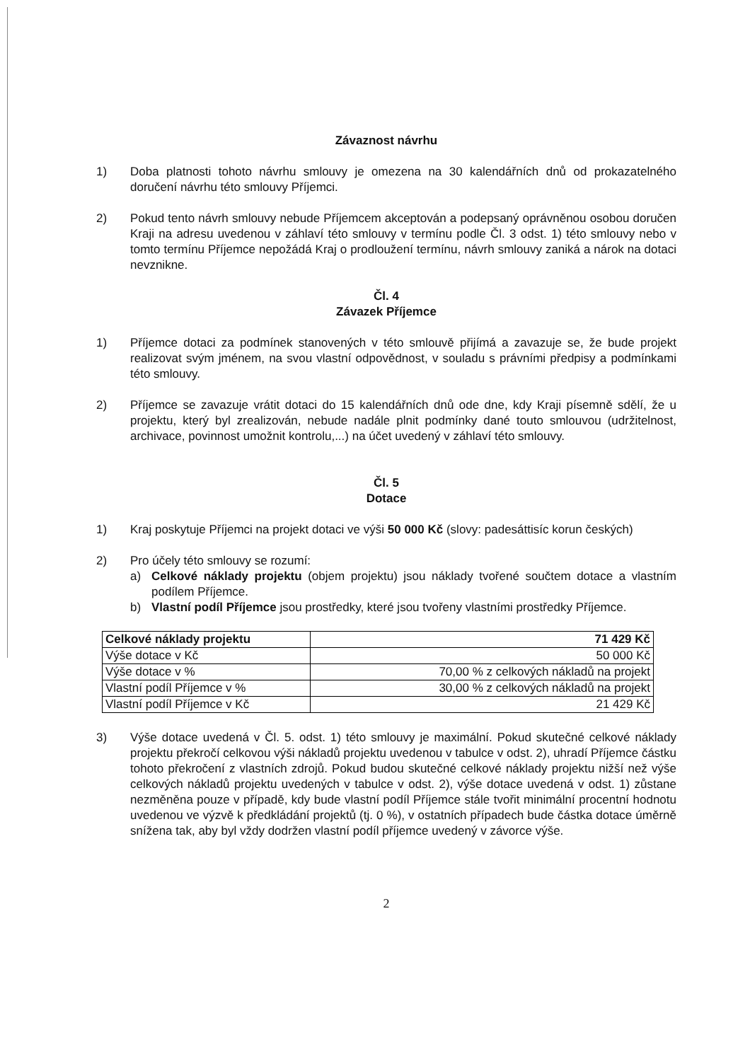Závaznost návrhu
1) Doba platnosti tohoto návrhu smlouvy je omezena na 30 kalendářních dnů od prokazatelného doručení návrhu této smlouvy Příjemci.
2) Pokud tento návrh smlouvy nebude Příjemcem akceptován a podepsaný oprávněnou osobou doručen Kraji na adresu uvedenou v záhlaví této smlouvy v termínu podle Čl. 3 odst. 1) této smlouvy nebo v tomto termínu Příjemce nepožádá Kraj o prodloužení termínu, návrh smlouvy zaniká a nárok na dotaci nevznikne.
Čl. 4
Závazek Příjemce
1) Příjemce dotaci za podmínek stanovených v této smlouvě přijímá a zavazuje se, že bude projekt realizovat svým jménem, na svou vlastní odpovědnost, v souladu s právními předpisy a podmínkami této smlouvy.
2) Příjemce se zavazuje vrátit dotaci do 15 kalendářních dnů ode dne, kdy Kraji písemně sdělí, že u projektu, který byl zrealizován, nebude nadále plnit podmínky dané touto smlouvou (udržitelnost, archivace, povinnost umožnit kontrolu,...) na účet uvedený v záhlaví této smlouvy.
Čl. 5
Dotace
1) Kraj poskytuje Příjemci na projekt dotaci ve výši 50 000 Kč (slovy: padesáttisíc korun českých)
2) Pro účely této smlouvy se rozumí:
a) Celkové náklady projektu (objem projektu) jsou náklady tvořené součtem dotace a vlastním podílem Příjemce.
b) Vlastní podíl Příjemce jsou prostředky, které jsou tvořeny vlastními prostředky Příjemce.
| Celkové náklady projektu | 71 429 Kč |
| Výše dotace v Kč | 50 000 Kč |
| Výše dotace v % | 70,00 % z celkových nákladů na projekt |
| Vlastní podíl Příjemce v % | 30,00 % z celkových nákladů na projekt |
| Vlastní podíl Příjemce v Kč | 21 429 Kč |
3) Výše dotace uvedená v Čl. 5. odst. 1) této smlouvy je maximální. Pokud skutečné celkové náklady projektu překročí celkovou výši nákladů projektu uvedenou v tabulce v odst. 2), uhradí Příjemce částku tohoto překročení z vlastních zdrojů. Pokud budou skutečné celkové náklady projektu nižší než výše celkových nákladů projektu uvedených v tabulce v odst. 2), výše dotace uvedená v odst. 1) zůstane nezměněna pouze v případě, kdy bude vlastní podíl Příjemce stále tvořit minimální procentní hodnotu uvedenou ve výzvě k předkládání projektů (tj. 0 %), v ostatních případech bude částka dotace úměrně snížena tak, aby byl vždy dodržen vlastní podíl příjemce uvedený v závorce výše.
2